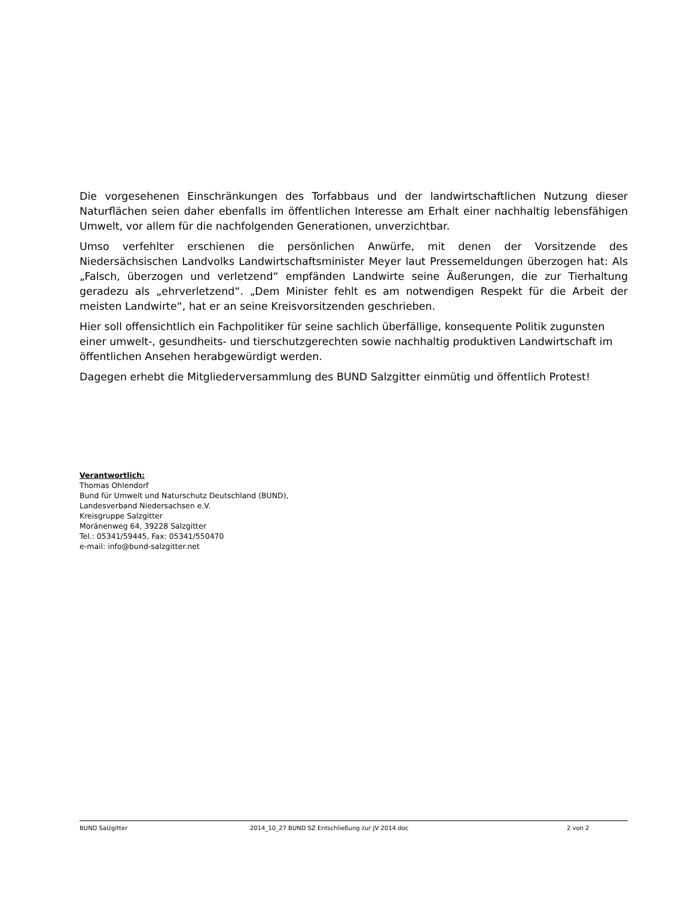Die vorgesehenen Einschränkungen des Torfabbaus und der landwirtschaftlichen Nutzung dieser Naturflächen seien daher ebenfalls im öffentlichen Interesse am Erhalt einer nachhaltig lebensfähigen Umwelt, vor allem für die nachfolgenden Generationen, unverzichtbar.
Umso verfehlter erschienen die persönlichen Anwürfe, mit denen der Vorsitzende des Niedersächsischen Landvolks Landwirtschaftsminister Meyer laut Pressemeldungen überzogen hat: Als „Falsch, überzogen und verletzend“ empfänden Landwirte seine Äußerungen, die zur Tierhaltung geradezu als „ehrverletzend“. „Dem Minister fehlt es am notwendigen Respekt für die Arbeit der meisten Landwirte“, hat er an seine Kreisvorsitzenden geschrieben.
Hier soll offensichtlich ein Fachpolitiker für seine sachlich überfällige, konsequente Politik zugunsten einer umwelt-, gesundheits- und tierschutzgerechten sowie nachhaltig produktiven Landwirtschaft im öffentlichen Ansehen herabgewürdigt werden.
Dagegen erhebt die Mitgliederversammlung des BUND Salzgitter einmütig und öffentlich Protest!
Verantwortlich:
Thomas Ohlendorf
Bund für Umwelt und Naturschutz Deutschland (BUND),
Landesverband Niedersachsen e.V.
Kreisgruppe Salzgitter
Moränenweg 64, 39228 Salzgitter
Tel.: 05341/59445, Fax: 05341/550470
e-mail: info@bund-salzgitter.net
BUND Salzgitter 2014_10_27 BUND SZ Entschließung zur JV 2014.doc 2 von 2